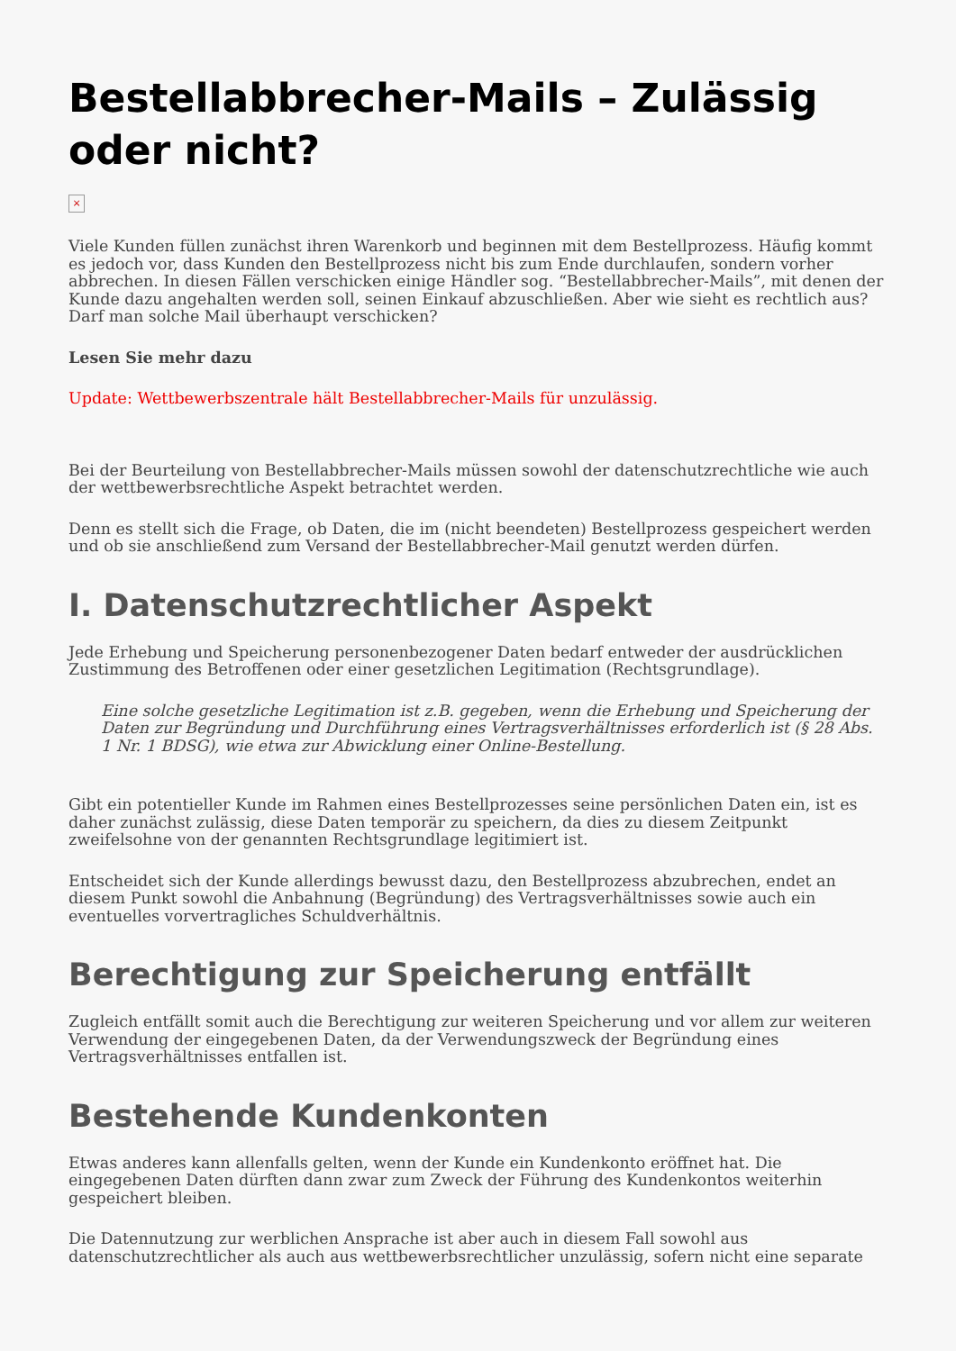Bestellabbrecher-Mails – Zulässig oder nicht?
×
Viele Kunden füllen zunächst ihren Warenkorb und beginnen mit dem Bestellprozess. Häufig kommt es jedoch vor, dass Kunden den Bestellprozess nicht bis zum Ende durchlaufen, sondern vorher abbrechen. In diesen Fällen verschicken einige Händler sog. “Bestellabbrecher-Mails”, mit denen der Kunde dazu angehalten werden soll, seinen Einkauf abzuschließen. Aber wie sieht es rechtlich aus? Darf man solche Mail überhaupt verschicken?
Lesen Sie mehr dazu
Update: Wettbewerbszentrale hält Bestellabbrecher-Mails für unzulässig.
Bei der Beurteilung von Bestellabbrecher-Mails müssen sowohl der datenschutzrechtliche wie auch der wettbewerbsrechtliche Aspekt betrachtet werden.
Denn es stellt sich die Frage, ob Daten, die im (nicht beendeten) Bestellprozess gespeichert werden und ob sie anschließend zum Versand der Bestellabbrecher-Mail genutzt werden dürfen.
I. Datenschutzrechtlicher Aspekt
Jede Erhebung und Speicherung personenbezogener Daten bedarf entweder der ausdrücklichen Zustimmung des Betroffenen oder einer gesetzlichen Legitimation (Rechtsgrundlage).
Eine solche gesetzliche Legitimation ist z.B. gegeben, wenn die Erhebung und Speicherung der Daten zur Begründung und Durchführung eines Vertragsverhältnisses erforderlich ist (§ 28 Abs. 1 Nr. 1 BDSG), wie etwa zur Abwicklung einer Online-Bestellung.
Gibt ein potentieller Kunde im Rahmen eines Bestellprozesses seine persönlichen Daten ein, ist es daher zunächst zulässig, diese Daten temporär zu speichern, da dies zu diesem Zeitpunkt zweifelsohne von der genannten Rechtsgrundlage legitimiert ist.
Entscheidet sich der Kunde allerdings bewusst dazu, den Bestellprozess abzubrechen, endet an diesem Punkt sowohl die Anbahnung (Begründung) des Vertragsverhältnisses sowie auch ein eventuelles vorvertragliches Schuldverhältnis.
Berechtigung zur Speicherung entfällt
Zugleich entfällt somit auch die Berechtigung zur weiteren Speicherung und vor allem zur weiteren Verwendung der eingegebenen Daten, da der Verwendungszweck der Begründung eines Vertragsverhältnisses entfallen ist.
Bestehende Kundenkonten
Etwas anderes kann allenfalls gelten, wenn der Kunde ein Kundenkonto eröffnet hat. Die eingegebenen Daten dürften dann zwar zum Zweck der Führung des Kundenkontos weiterhin gespeichert bleiben.
Die Datennutzung zur werblichen Ansprache ist aber auch in diesem Fall sowohl aus datenschutzrechtlicher als auch aus wettbewerbsrechtlicher unzulässig, sofern nicht eine separate